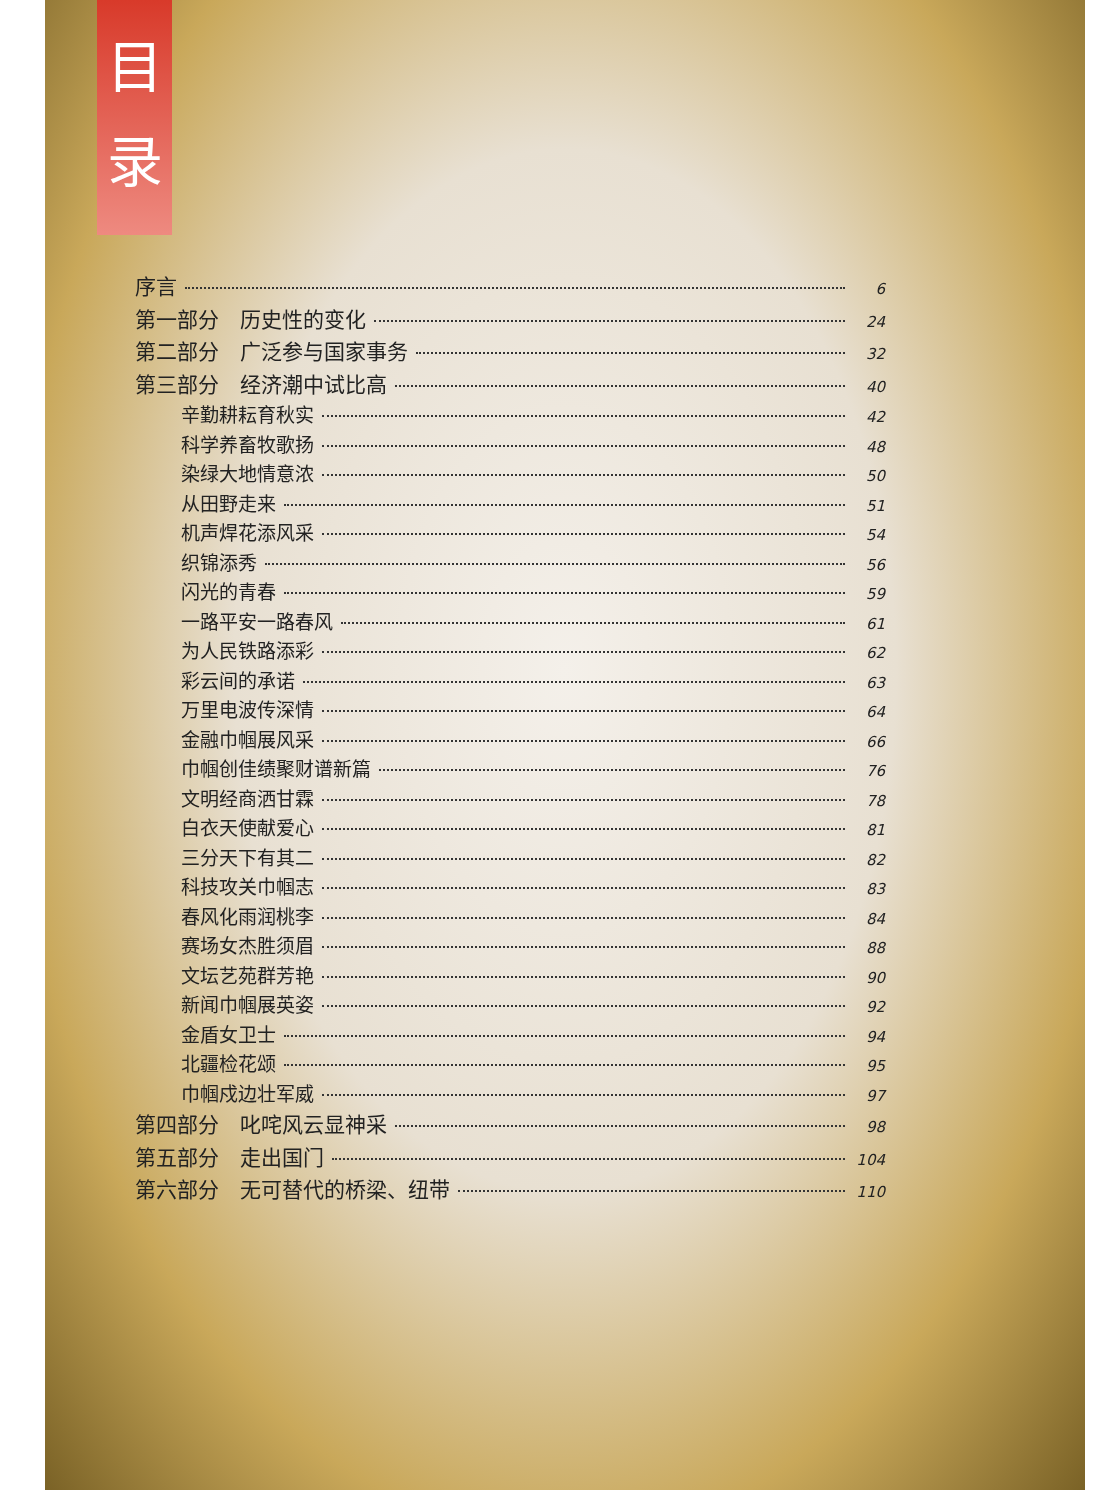目
录
序言 6
第一部分　历史性的变化 24
第二部分　广泛参与国家事务 32
第三部分　经济潮中试比高 40
辛勤耕耘育秋实 42
科学养畜牧歌扬 48
染绿大地情意浓 50
从田野走来 51
机声焊花添风采 54
织锦添秀 56
闪光的青春 59
一路平安一路春风 61
为人民铁路添彩 62
彩云间的承诺 63
万里电波传深情 64
金融巾帼展风采 66
巾帼创佳绩聚财谱新篇 76
文明经商洒甘霖 78
白衣天使献爱心 81
三分天下有其二 82
科技攻关巾帼志 83
春风化雨润桃李 84
赛场女杰胜须眉 88
文坛艺苑群芳艳 90
新闻巾帼展英姿 92
金盾女卫士 94
北疆检花颂 95
巾帼戍边壮军威 97
第四部分　叱咤风云显神采 98
第五部分　走出国门 104
第六部分　无可替代的桥梁、纽带 110